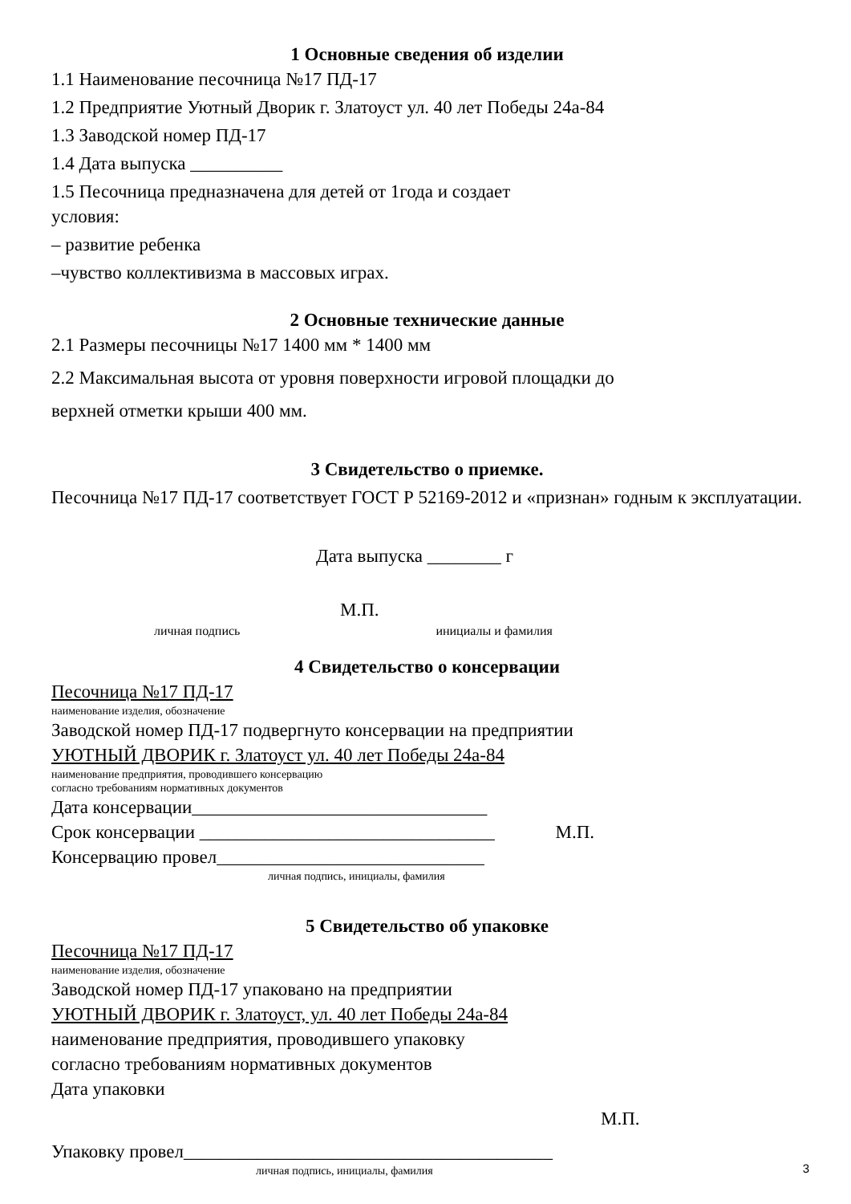1 Основные сведения об изделии
1.1 Наименование песочница №17 ПД-17
1.2 Предприятие Уютный Дворик г. Златоуст ул. 40 лет Победы 24а-84
1.3 Заводской номер ПД-17
1.4 Дата выпуска __________
1.5 Песочница предназначена для детей от 1года и создает
условия:
– развитие ребенка
–чувство коллективизма в массовых играх.
2 Основные технические данные
2.1 Размеры песочницы №17 1400 мм * 1400 мм
2.2 Максимальная высота от уровня поверхности игровой площадки до
верхней отметки крыши 400 мм.
3 Свидетельство о приемке.
Песочница №17 ПД-17 соответствует ГОСТ Р 52169-2012 и «признан» годным к эксплуатации.
Дата выпуска ________ г
М.П.
личная подпись инициалы и фамилия
4 Свидетельство о консервации
Песочница №17 ПД-17
наименование изделия, обозначение
Заводской номер ПД-17 подвергнуто консервации на предприятии
УЮТНЫЙ ДВОРИК г. Златоуст ул. 40 лет Победы 24а-84
наименование предприятия, проводившего консервацию
согласно требованиям нормативных документов
Дата консервации________________________________
Срок консервации ________________________________ М.П.
Консервацию провел_____________________________
личная подпись, инициалы, фамилия
5 Свидетельство об упаковке
Песочница №17 ПД-17
наименование изделия, обозначение
Заводской номер ПД-17 упаковано на предприятии
УЮТНЫЙ ДВОРИК г. Златоуст, ул. 40 лет Победы 24а-84
наименование предприятия, проводившего упаковку
согласно требованиям нормативных документов
Дата упаковки
М.П.
Упаковку провел________________________________________
личная подпись, инициалы, фамилия
3